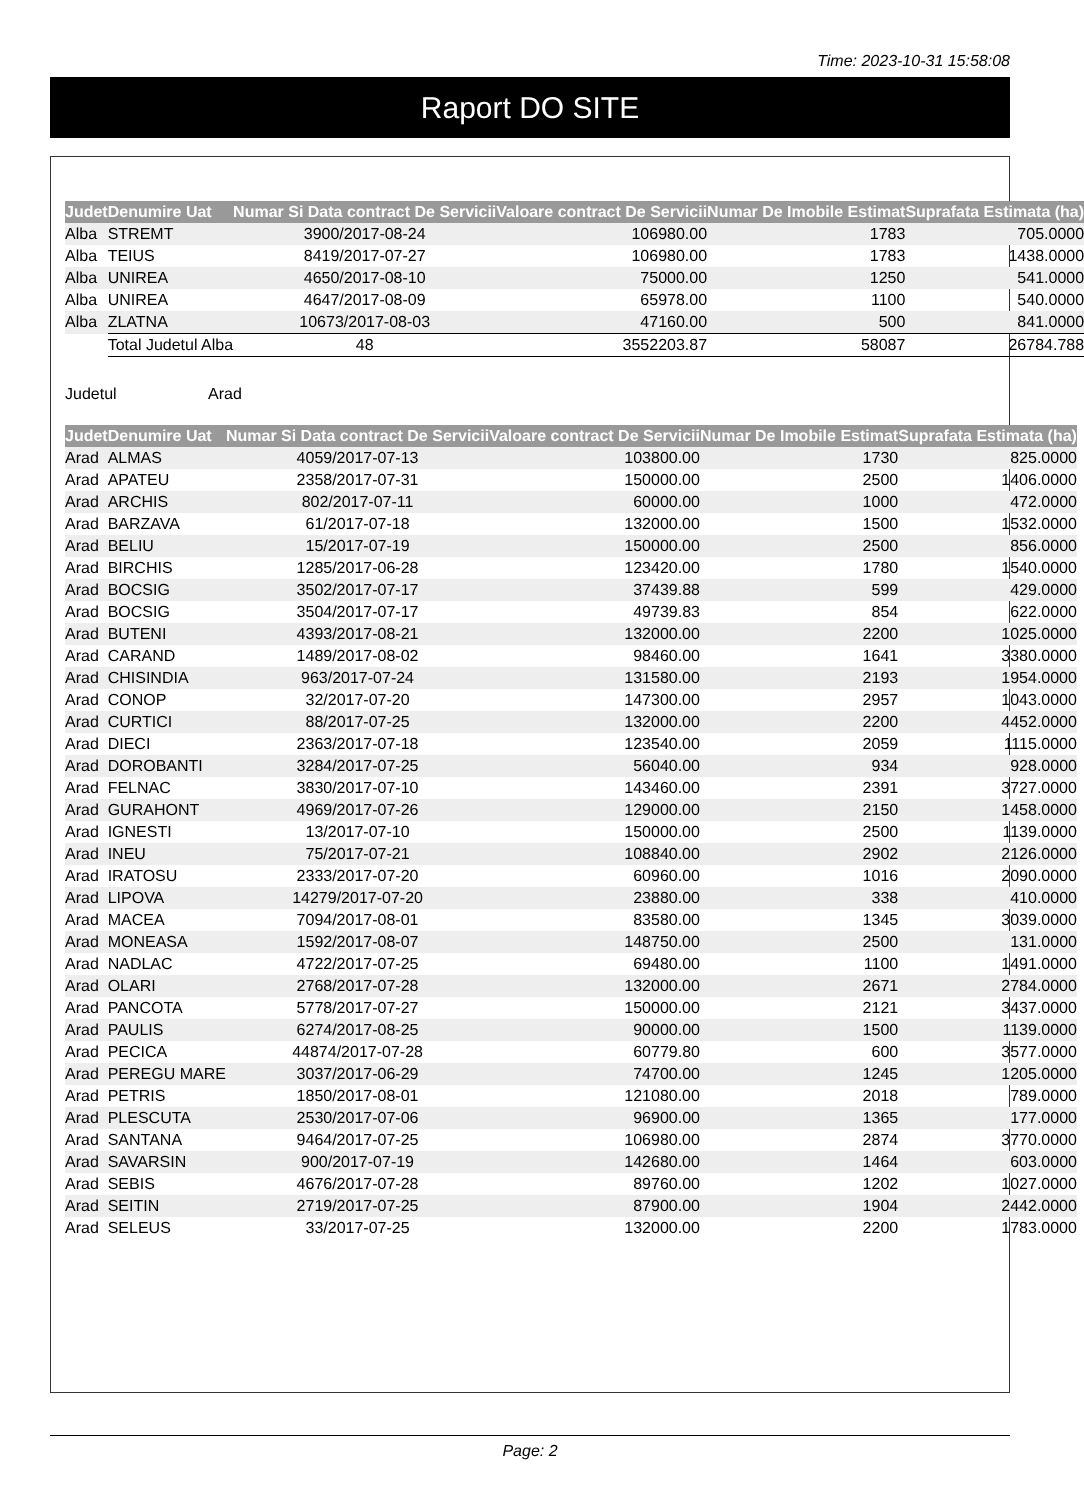Time: 2023-10-31 15:58:08
Raport DO SITE
| Judet | Denumire Uat | Numar Si Data contract De Servicii | Valoare contract De Servicii | Numar De Imobile Estimat | Suprafata Estimata (ha) |
| --- | --- | --- | --- | --- | --- |
| Alba | STREMT | 3900/2017-08-24 | 106980.00 | 1783 | 705.0000 |
| Alba | TEIUS | 8419/2017-07-27 | 106980.00 | 1783 | 1438.0000 |
| Alba | UNIREA | 4650/2017-08-10 | 75000.00 | 1250 | 541.0000 |
| Alba | UNIREA | 4647/2017-08-09 | 65978.00 | 1100 | 540.0000 |
| Alba | ZLATNA | 10673/2017-08-03 | 47160.00 | 500 | 841.0000 |
| | Total Judetul Alba | 48 | 3552203.87 | 58087 | 26784.788 |
Judetul Arad
| Judet | Denumire Uat | Numar Si Data contract De Servicii | Valoare contract De Servicii | Numar De Imobile Estimat | Suprafata Estimata (ha) |
| --- | --- | --- | --- | --- | --- |
| Arad | ALMAS | 4059/2017-07-13 | 103800.00 | 1730 | 825.0000 |
| Arad | APATEU | 2358/2017-07-31 | 150000.00 | 2500 | 1406.0000 |
| Arad | ARCHIS | 802/2017-07-11 | 60000.00 | 1000 | 472.0000 |
| Arad | BARZAVA | 61/2017-07-18 | 132000.00 | 1500 | 1532.0000 |
| Arad | BELIU | 15/2017-07-19 | 150000.00 | 2500 | 856.0000 |
| Arad | BIRCHIS | 1285/2017-06-28 | 123420.00 | 1780 | 1540.0000 |
| Arad | BOCSIG | 3502/2017-07-17 | 37439.88 | 599 | 429.0000 |
| Arad | BOCSIG | 3504/2017-07-17 | 49739.83 | 854 | 622.0000 |
| Arad | BUTENI | 4393/2017-08-21 | 132000.00 | 2200 | 1025.0000 |
| Arad | CARAND | 1489/2017-08-02 | 98460.00 | 1641 | 3380.0000 |
| Arad | CHISINDIA | 963/2017-07-24 | 131580.00 | 2193 | 1954.0000 |
| Arad | CONOP | 32/2017-07-20 | 147300.00 | 2957 | 1043.0000 |
| Arad | CURTICI | 88/2017-07-25 | 132000.00 | 2200 | 4452.0000 |
| Arad | DIECI | 2363/2017-07-18 | 123540.00 | 2059 | 1115.0000 |
| Arad | DOROBANTI | 3284/2017-07-25 | 56040.00 | 934 | 928.0000 |
| Arad | FELNAC | 3830/2017-07-10 | 143460.00 | 2391 | 3727.0000 |
| Arad | GURAHONT | 4969/2017-07-26 | 129000.00 | 2150 | 1458.0000 |
| Arad | IGNESTI | 13/2017-07-10 | 150000.00 | 2500 | 1139.0000 |
| Arad | INEU | 75/2017-07-21 | 108840.00 | 2902 | 2126.0000 |
| Arad | IRATOSU | 2333/2017-07-20 | 60960.00 | 1016 | 2090.0000 |
| Arad | LIPOVA | 14279/2017-07-20 | 23880.00 | 338 | 410.0000 |
| Arad | MACEA | 7094/2017-08-01 | 83580.00 | 1345 | 3039.0000 |
| Arad | MONEASA | 1592/2017-08-07 | 148750.00 | 2500 | 131.0000 |
| Arad | NADLAC | 4722/2017-07-25 | 69480.00 | 1100 | 1491.0000 |
| Arad | OLARI | 2768/2017-07-28 | 132000.00 | 2671 | 2784.0000 |
| Arad | PANCOTA | 5778/2017-07-27 | 150000.00 | 2121 | 3437.0000 |
| Arad | PAULIS | 6274/2017-08-25 | 90000.00 | 1500 | 1139.0000 |
| Arad | PECICA | 44874/2017-07-28 | 60779.80 | 600 | 3577.0000 |
| Arad | PEREGU MARE | 3037/2017-06-29 | 74700.00 | 1245 | 1205.0000 |
| Arad | PETRIS | 1850/2017-08-01 | 121080.00 | 2018 | 789.0000 |
| Arad | PLESCUTA | 2530/2017-07-06 | 96900.00 | 1365 | 177.0000 |
| Arad | SANTANA | 9464/2017-07-25 | 106980.00 | 2874 | 3770.0000 |
| Arad | SAVARSIN | 900/2017-07-19 | 142680.00 | 1464 | 603.0000 |
| Arad | SEBIS | 4676/2017-07-28 | 89760.00 | 1202 | 1027.0000 |
| Arad | SEITIN | 2719/2017-07-25 | 87900.00 | 1904 | 2442.0000 |
| Arad | SELEUS | 33/2017-07-25 | 132000.00 | 2200 | 1783.0000 |
Page: 2